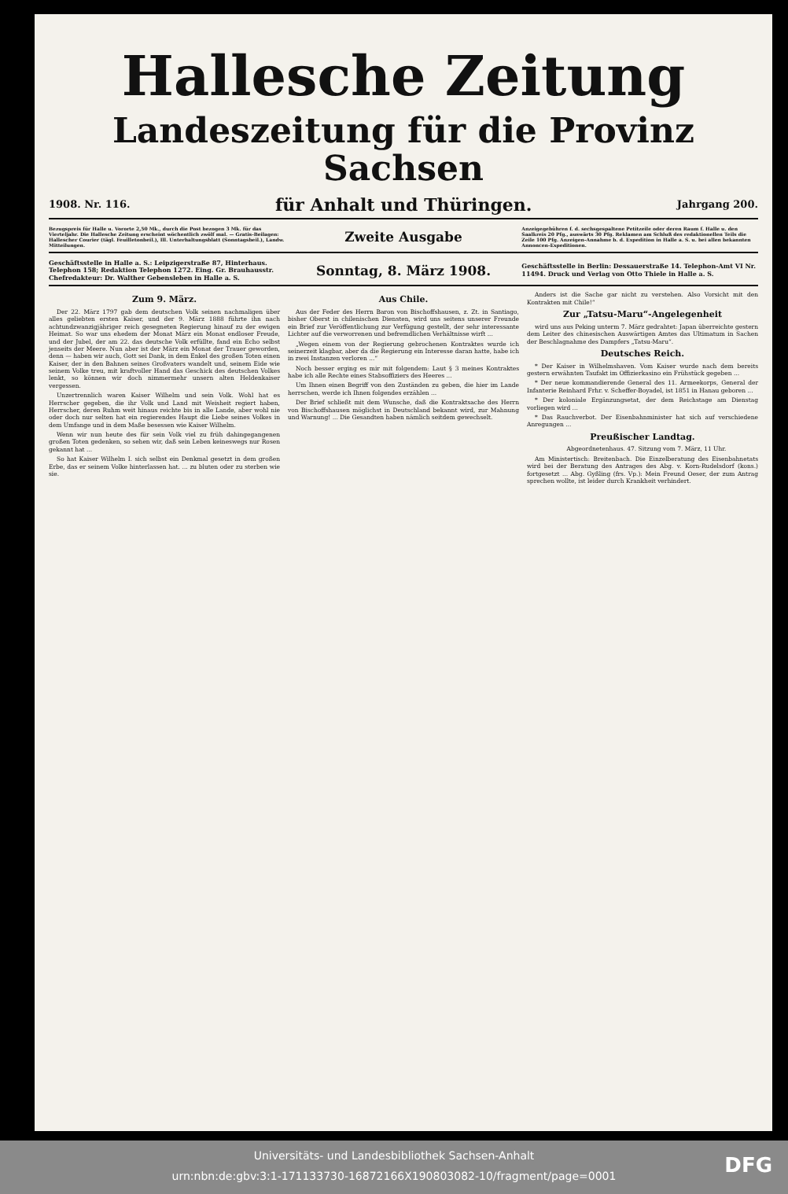Hallesche Zeitung
Landeszeitung für die Provinz Sachsen
1908. Nr. 116. für Anhalt und Thüringen. Jahrgang 200.
Bezugspreis für Halle u. Vororte 2,50 Mk., durch die Post bezogen 3 Mk. für das Vierteljahr. Die Hallesche Zeitung erscheint wöchentlich zwölf mal. — Gratis-Beilagen: Hallescher Courier (tägl. Feuilletonbeil.), Ill. Unterhaltungsblatt (Sonntagsbeil.), Landw. Mitteilungen.
Zweite Ausgabe
Anzeigegebühren f. d. sechsgespaltene Petitzeile oder deren Raum f. Halle u. den Saalkreis 20 Pfg., auswärts 30 Pfg. Reklamen am Schluß des redaktionellen Teils die Zeile 100 Pfg. Anzeigen-Annahme b. d. Expedition in Halle a. S. u. bei allen bekannten Annoncen-Expeditionen.
Geschäftsstelle in Halle a. S.: Leipzigerstraße 87, Hinterhaus. Telephon 158; Redaktion Telephon 1272. Eing. Gr. Brauhausstr. Chefredakteur: Dr. Walther Gebensleben in Halle a. S.
Sonntag, 8. März 1908.
Geschäftsstelle in Berlin: Dessauerstraße 14. Telephon-Amt VI Nr. 11494. Druck und Verlag von Otto Thiele in Halle a. S.
Zum 9. März.
Der 22. März 1797 gab dem deutschen Volk seinen nachmaligen über alles geliebten ersten Kaiser, und der 9. März 1888 führte ihn nach achtundzwanzigjähriger reich gesegneten Regierung hinauf zu der ewigen Heimat. So war uns ehedem der Monat März ein Monat endloser Freude, und der Jubel, der am 22. das deutsche Volk erfüllte, fand ein Echo selbst jenseits der Meere. Nun aber ist der März ein Monat der Trauer geworden, denn — haben wir auch, Gott sei Dank, in dem Enkel des großen Toten einen Kaiser, der in den Bahnen seines Großvaters wandelt und, seinem Eide wie seinem Volke treu, mit kraftvoller Hand das Geschick des deutschen Volkes lenkt, so können wir doch nimmermehr unsern alten Heldenkaiser vergessen.
Unzertrennlich waren Kaiser Wilhelm und sein Volk. Wohl hat es Herrscher gegeben, die ihr Volk und Land mit Weisheit regiert haben, Herrscher, deren Ruhm weit hinaus reichte bis in alle Lande, aber wohl nie oder doch nur selten hat ein regierendes Haupt die Liebe seines Volkes in dem Umfange und in dem Maße besessen wie Kaiser Wilhelm.
Wenn wir nun heute des für sein Volk viel zu früh dahingegangenen großen Toten gedenken, so sehen wir, daß sein Leben keineswegs nur Rosen gekannt hat ...
So hat Kaiser Wilhelm I. sich selbst ein Denkmal gesetzt in dem großen Erbe, das er seinem Volke hinterlassen hat. ... zu bluten oder zu sterben wie sie.
Aus Chile.
Aus der Feder des Herrn Baron von Bischoffshausen, z. Zt. in Santiago, bisher Oberst in chilenischen Diensten, wird uns seitens unserer Freunde ein Brief zur Veröffentlichung zur Verfügung gestellt, der sehr interessante Lichter auf die verworrenen und befremdlichen Verhältnisse wirft ...
„Wegen einem von der Regierung gebrochenen Kontraktes wurde ich seinerzeit klagbar, aber da die Regierung ein Interesse daran hatte, habe ich in zwei Instanzen verloren ...“
Noch besser erging es mir mit folgendem: Laut § 3 meines Kontraktes habe ich alle Rechte eines Stabsoffiziers des Heeres ...
Um Ihnen einen Begriff von den Zuständen zu geben, die hier im Lande herrschen, werde ich Ihnen folgendes erzählen ...
Der Brief schließt mit dem Wunsche, daß die Kontraktsache des Herrn von Bischoffshausen möglichst in Deutschland bekannt wird, zur Mahnung und Warnung! ... Die Gesandten haben nämlich seitdem gewechselt.
Anders ist die Sache gar nicht zu verstehen. Also Vorsicht mit den Kontrakten mit Chile!“
Zur „Tatsu-Maru“-Angelegenheit
wird uns aus Peking unterm 7. März gedrahtet: Japan überreichte gestern dem Leiter des chinesischen Auswärtigen Amtes das Ultimatum in Sachen der Beschlagnahme des Dampfers „Tatsu-Maru“.
Deutsches Reich.
* Der Kaiser in Wilhelmshaven. Vom Kaiser wurde nach dem bereits gestern erwähnten Taufakt im Offizierkasino ein Frühstück gegeben ...
* Der neue kommandierende General des 11. Armeekorps, General der Infanterie Reinhard Frhr. v. Scheffer-Boyadel, ist 1851 in Hanau geboren ...
* Der koloniale Ergänzungsetat, der dem Reichstage am Dienstag vorliegen wird ...
* Das Rauchverbot. Der Eisenbahnminister hat sich auf verschiedene Anregungen ...
Preußischer Landtag.
Abgeordnetenhaus. 47. Sitzung vom 7. März, 11 Uhr.
Am Ministertisch: Breitenbach. Die Einzelberatung des Eisenbahnetats wird bei der Beratung des Antrages des Abg. v. Korn-Rudelsdorf (kons.) fortgesetzt ... Abg. Gyßling (frs. Vp.): Mein Freund Oeser, der zum Antrag sprechen wollte, ist leider durch Krankheit verhindert.
Universitäts- und Landesbibliothek Sachsen-Anhalt
urn:nbn:de:gbv:3:1-171133730-16872166X190803082-10/fragment/page=0001
DFG